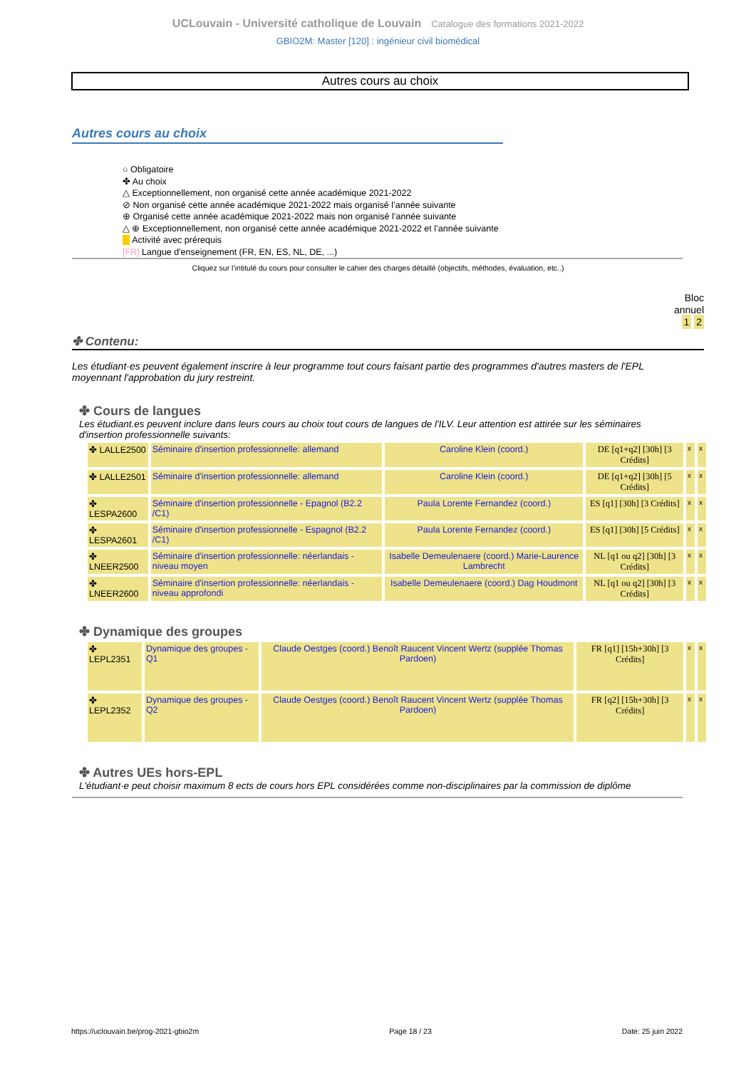UCLouvain - Université catholique de Louvain Catalogue des formations 2021-2022
GBIO2M: Master [120] : ingénieur civil biomédical
Autres cours au choix
Autres cours au choix
○ Obligatoire
✤ Au choix
△ Exceptionnellement, non organisé cette année académique 2021-2022
⊘ Non organisé cette année académique 2021-2022 mais organisé l’année suivante
⊕ Organisé cette année académique 2021-2022 mais non organisé l’année suivante
△ ⊕ Exceptionnellement, non organisé cette année académique 2021-2022 et l’année suivante
Activité avec prérequis
[FR] Langue d'enseignement (FR, EN, ES, NL, DE, ...)
Cliquez sur l’intitulé du cours pour consulter le cahier des charges détaillé (objectifs, méthodes, évaluation, etc..)
Bloc
annuel
1 2
✤ Contenu:
Les étudiant·es peuvent également inscrire à leur programme tout cours faisant partie des programmes d'autres masters de l'EPL moyennant l'approbation du jury restreint.
✤ Cours de langues
Les étudiant.es peuvent inclure dans leurs cours au choix tout cours de langues de l'ILV. Leur attention est attirée sur les séminaires d'insertion professionnelle suivants:
| ✤ LALLE2500 | Séminaire d'insertion professionnelle: allemand | Caroline Klein (coord.) | DE [q1+q2] [30h] [3 Crédits] | x | x |
| ✤ LALLE2501 | Séminaire d'insertion professionnelle: allemand | Caroline Klein (coord.) | DE [q1+q2] [30h] [5 Crédits] | x | x |
| ✤ LESPA2600 | Séminaire d'insertion professionnelle - Epagnol (B2.2 /C1) | Paula Lorente Fernandez (coord.) | ES [q1] [30h] [3 Crédits] | x | x |
| ✤ LESPA2601 | Séminaire d'insertion professionnelle - Espagnol (B2.2 /C1) | Paula Lorente Fernandez (coord.) | ES [q1] [30h] [5 Crédits] | x | x |
| ✤ LNEER2500 | Séminaire d'insertion professionnelle: néerlandais - niveau moyen | Isabelle Demeulenaere (coord.) Marie-Laurence Lambrecht | NL [q1 ou q2] [30h] [3 Crédits] | x | x |
| ✤ LNEER2600 | Séminaire d'insertion professionnelle: néerlandais - niveau approfondi | Isabelle Demeulenaere (coord.) Dag Houdmont | NL [q1 ou q2] [30h] [3 Crédits] | x | x |
✤ Dynamique des groupes
| ✤ LEPL2351 | Dynamique des groupes - Q1 | Claude Oestges (coord.) Benoît Raucent Vincent Wertz (supplée Thomas Pardoen) | FR [q1] [15h+30h] [3 Crédits] | x | x |
| ✤ LEPL2352 | Dynamique des groupes - Q2 | Claude Oestges (coord.) Benoît Raucent Vincent Wertz (supplée Thomas Pardoen) | FR [q2] [15h+30h] [3 Crédits] | x | x |
✤ Autres UEs hors-EPL
L'étudiant·e peut choisir maximum 8 ects de cours hors EPL considérées comme non-disciplinaires par la commission de diplôme
https://uclouvain.be/prog-2021-gbio2m Page 18 / 23 Date: 25 juin 2022